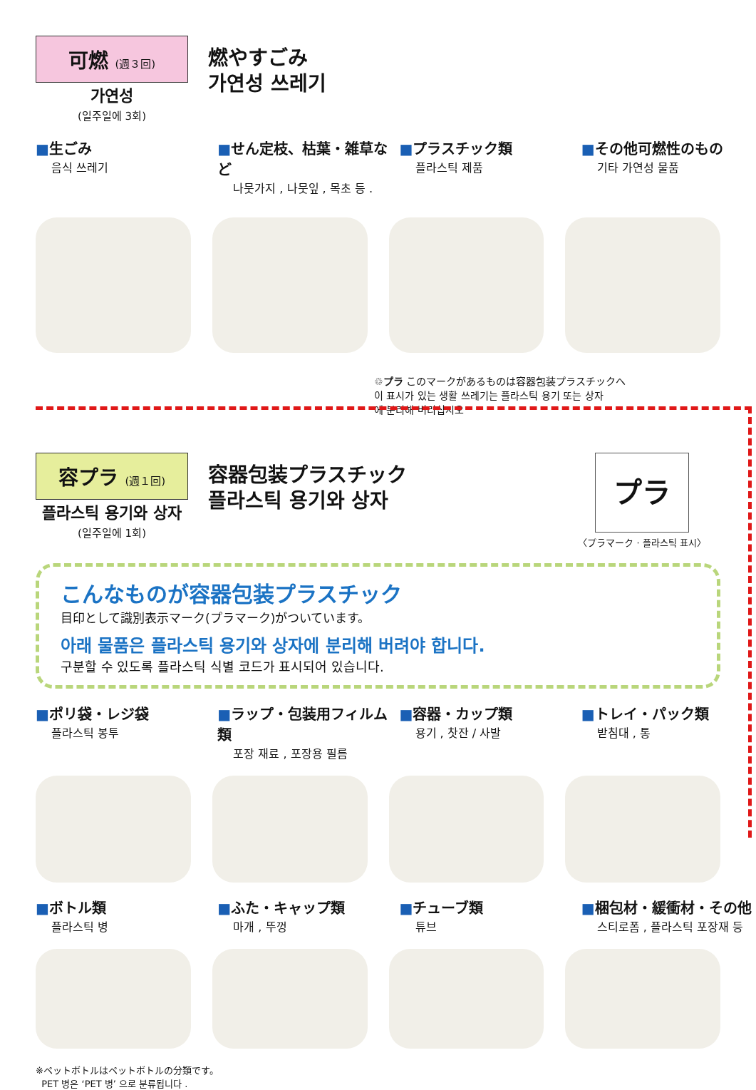可燃 (週３回)
가연성
(일주일에 3회)
燃やすごみ
가연성 쓰레기
■生ごみ
음식 쓰레기
■せん定枝、枯葉・雑草など
나뭇가지 , 나뭇잎 , 목초 등 .
■プラスチック類
플라스틱 제품
■その他可燃性のもの
기타 가연성 물품
♲プラ このマークがあるものは容器包装プラスチックへ
이 표시가 있는 생활 쓰레기는 플라스틱 용기 또는 상자
에 분리해 버리십시오
容プラ (週１回)
플라스틱 용기와 상자
(일주일에 1회)
容器包装プラスチック
플라스틱 용기와 상자
プラ
〈プラマーク · 플라스틱 표시〉
こんなものが容器包装プラスチック
目印として識別表示マーク(プラマーク)がついています。
아래 물품은 플라스틱 용기와 상자에 분리해 버려야 합니다.
구분할 수 있도록 플라스틱 식별 코드가 표시되어 있습니다.
■ポリ袋・レジ袋
플라스틱 봉투
■ラップ・包装用フィルム類
포장 재료 , 포장용 필름
■容器・カップ類
용기 , 찻잔 / 사발
■トレイ・パック類
받침대 , 통
■ボトル類
플라스틱 병
■ふた・キャップ類
마개 , 뚜껑
■チューブ類
튜브
■梱包材・緩衝材・その他
스티로폼 , 플라스틱 포장재 등
※ペットボトルはペットボトルの分類です。
PET 병은 ‘PET 병’ 으로 분류됩니다 .